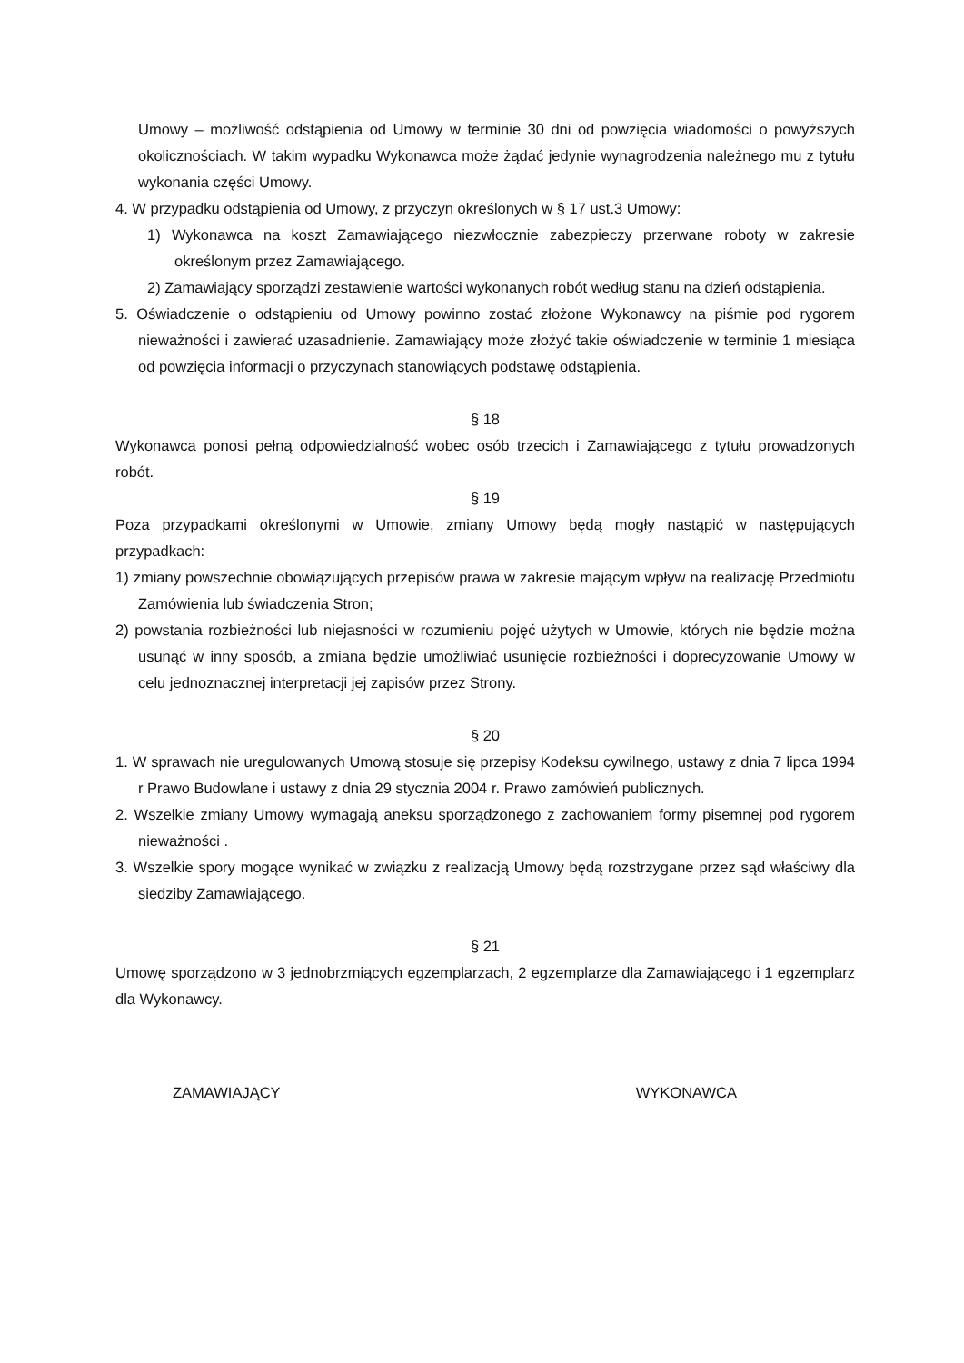Umowy – możliwość odstąpienia od Umowy w terminie 30 dni od powzięcia wiadomości o powyższych okolicznościach. W takim wypadku Wykonawca może żądać jedynie wynagrodzenia należnego mu z tytułu wykonania części Umowy.
4. W przypadku odstąpienia od Umowy, z przyczyn określonych w § 17 ust.3 Umowy:
1) Wykonawca na koszt Zamawiającego niezwłocznie zabezpieczy przerwane roboty w zakresie określonym przez Zamawiającego.
2) Zamawiający sporządzi zestawienie wartości wykonanych robót według stanu na dzień odstąpienia.
5. Oświadczenie o odstąpieniu od Umowy powinno zostać złożone Wykonawcy na piśmie pod rygorem nieważności i zawierać uzasadnienie. Zamawiający może złożyć takie oświadczenie w terminie 1 miesiąca od powzięcia informacji o przyczynach stanowiących podstawę odstąpienia.
§ 18
Wykonawca ponosi pełną odpowiedzialność wobec osób trzecich i Zamawiającego z tytułu prowadzonych robót.
§ 19
Poza przypadkami określonymi w Umowie, zmiany Umowy będą mogły nastąpić w następujących przypadkach:
1) zmiany powszechnie obowiązujących przepisów prawa w zakresie mającym wpływ na realizację Przedmiotu Zamówienia lub świadczenia Stron;
2) powstania rozbieżności lub niejasności w rozumieniu pojęć użytych w Umowie, których nie będzie można usunąć w inny sposób, a zmiana będzie umożliwiać usunięcie rozbieżności i doprecyzowanie Umowy w celu jednoznacznej interpretacji jej zapisów przez Strony.
§ 20
1. W sprawach nie uregulowanych Umową stosuje się przepisy Kodeksu cywilnego, ustawy z dnia 7 lipca 1994 r Prawo Budowlane i ustawy z dnia 29 stycznia 2004 r. Prawo zamówień publicznych.
2. Wszelkie zmiany Umowy wymagają aneksu sporządzonego z zachowaniem formy pisemnej pod rygorem nieważności .
3. Wszelkie spory mogące wynikać w związku z realizacją Umowy będą rozstrzygane przez sąd właściwy dla siedziby Zamawiającego.
§ 21
Umowę sporządzono w 3 jednobrzmiących egzemplarzach, 2 egzemplarze dla Zamawiającego i 1 egzemplarz dla Wykonawcy.
ZAMAWIAJĄCY WYKONAWCA